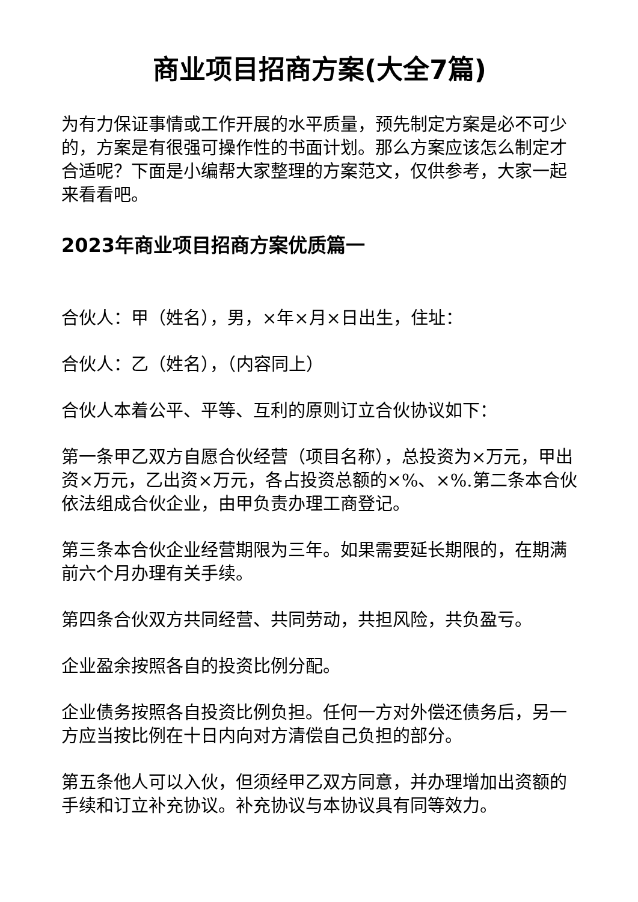商业项目招商方案(大全7篇)
为有力保证事情或工作开展的水平质量，预先制定方案是必不可少的，方案是有很强可操作性的书面计划。那么方案应该怎么制定才合适呢？下面是小编帮大家整理的方案范文，仅供参考，大家一起来看看吧。
2023年商业项目招商方案优质篇一
合伙人：甲（姓名），男，×年×月×日出生，住址：
合伙人：乙（姓名），（内容同上）
合伙人本着公平、平等、互利的原则订立合伙协议如下：
第一条甲乙双方自愿合伙经营（项目名称），总投资为×万元，甲出资×万元，乙出资×万元，各占投资总额的×%、×%.第二条本合伙依法组成合伙企业，由甲负责办理工商登记。
第三条本合伙企业经营期限为三年。如果需要延长期限的，在期满前六个月办理有关手续。
第四条合伙双方共同经营、共同劳动，共担风险，共负盈亏。
企业盈余按照各自的投资比例分配。
企业债务按照各自投资比例负担。任何一方对外偿还债务后，另一方应当按比例在十日内向对方清偿自己负担的部分。
第五条他人可以入伙，但须经甲乙双方同意，并办理增加出资额的手续和订立补充协议。补充协议与本协议具有同等效力。